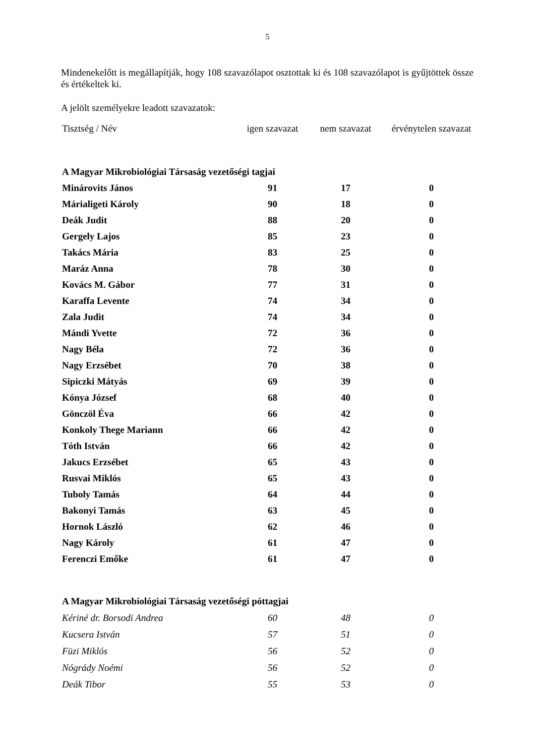5
Mindenekelőtt is megállapítják, hogy 108 szavazólapot osztottak ki és 108 szavazólapot is gyűjtöttek össze és értékeltek ki.
A jelölt személyekre leadott szavazatok:
| Tisztség / Név | igen szavazat | nem szavazat | érvénytelen szavazat |
| --- | --- | --- | --- |
| A Magyar Mikrobiológiai Társaság vezetőségi tagjai | | | |
| Minárovits János | 91 | 17 | 0 |
| Márialigeti Károly | 90 | 18 | 0 |
| Deák Judit | 88 | 20 | 0 |
| Gergely Lajos | 85 | 23 | 0 |
| Takács Mária | 83 | 25 | 0 |
| Maráz Anna | 78 | 30 | 0 |
| Kovács M. Gábor | 77 | 31 | 0 |
| Karaffa Levente | 74 | 34 | 0 |
| Zala Judit | 74 | 34 | 0 |
| Mándi Yvette | 72 | 36 | 0 |
| Nagy Béla | 72 | 36 | 0 |
| Nagy Erzsébet | 70 | 38 | 0 |
| Sipiczki Mátyás | 69 | 39 | 0 |
| Kónya József | 68 | 40 | 0 |
| Gönczöl Éva | 66 | 42 | 0 |
| Konkoly Thege Mariann | 66 | 42 | 0 |
| Tóth István | 66 | 42 | 0 |
| Jakucs Erzsébet | 65 | 43 | 0 |
| Rusvai Miklós | 65 | 43 | 0 |
| Tuboly Tamás | 64 | 44 | 0 |
| Bakonyi Tamás | 63 | 45 | 0 |
| Hornok László | 62 | 46 | 0 |
| Nagy Károly | 61 | 47 | 0 |
| Ferenczi Emőke | 61 | 47 | 0 |
| A Magyar Mikrobiológiai Társaság vezetőségi póttagjai | | | |
| Kériné dr. Borsodi Andrea | 60 | 48 | 0 |
| Kucsera István | 57 | 51 | 0 |
| Füzi Miklós | 56 | 52 | 0 |
| Nógrády Noémi | 56 | 52 | 0 |
| Deák Tibor | 55 | 53 | 0 |